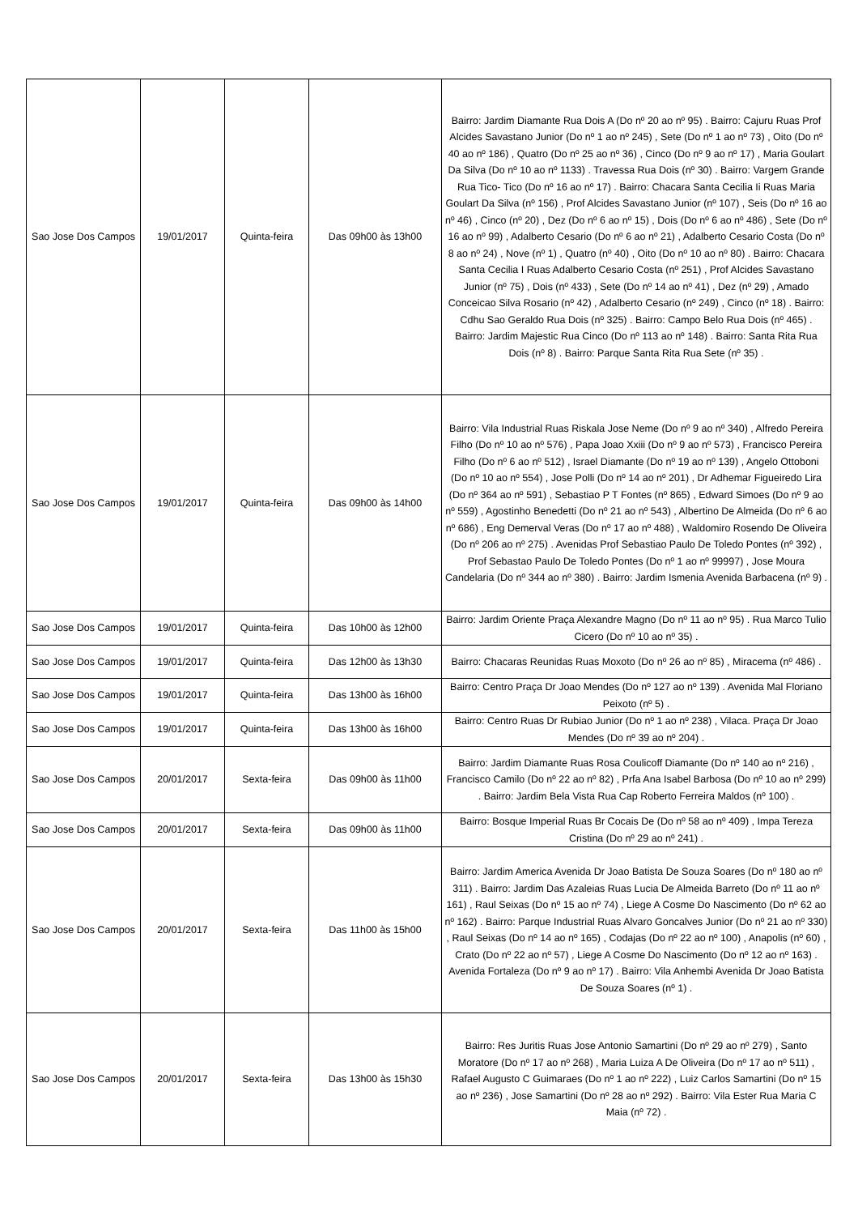| Sao Jose Dos Campos | 19/01/2017 | Quinta-feira | Das 09h00 às 13h00 | Bairro: Jardim Diamante Rua Dois A (Do nº 20 ao nº 95) . Bairro: Cajuru Ruas Prof Alcides Savastano Junior (Do nº 1 ao nº 245) , Sete (Do nº 1 ao nº 73) , Oito (Do nº 40 ao nº 186) , Quatro (Do nº 25 ao nº 36) , Cinco (Do nº 9 ao nº 17) , Maria Goulart Da Silva (Do nº 10 ao nº 1133) . Travessa Rua Dois (nº 30) . Bairro: Vargem Grande Rua Tico- Tico (Do nº 16 ao nº 17) . Bairro: Chacara Santa Cecilia Ii Ruas Maria Goulart Da Silva (nº 156) , Prof Alcides Savastano Junior (nº 107) , Seis (Do nº 16 ao nº 46) , Cinco (nº 20) , Dez (Do nº 6 ao nº 15) , Dois (Do nº 6 ao nº 486) , Sete (Do nº 16 ao nº 99) , Adalberto Cesario (Do nº 6 ao nº 21) , Adalberto Cesario Costa (Do nº 8 ao nº 24) , Nove (nº 1) , Quatro (nº 40) , Oito (Do nº 10 ao nº 80) . Bairro: Chacara Santa Cecilia I Ruas Adalberto Cesario Costa (nº 251) , Prof Alcides Savastano Junior (nº 75) , Dois (nº 433) , Sete (Do nº 14 ao nº 41) , Dez (nº 29) , Amado Conceicao Silva Rosario (nº 42) , Adalberto Cesario (nº 249) , Cinco (nº 18) . Bairro: Cdhu Sao Geraldo Rua Dois (nº 325) . Bairro: Campo Belo Rua Dois (nº 465) . Bairro: Jardim Majestic Rua Cinco (Do nº 113 ao nº 148) . Bairro: Santa Rita Rua Dois (nº 8) . Bairro: Parque Santa Rita Rua Sete (nº 35) . |
| Sao Jose Dos Campos | 19/01/2017 | Quinta-feira | Das 09h00 às 14h00 | Bairro: Vila Industrial Ruas Riskala Jose Neme (Do nº 9 ao nº 340) , Alfredo Pereira Filho (Do nº 10 ao nº 576) , Papa Joao Xxiii (Do nº 9 ao nº 573) , Francisco Pereira Filho (Do nº 6 ao nº 512) , Israel Diamante (Do nº 19 ao nº 139) , Angelo Ottoboni (Do nº 10 ao nº 554) , Jose Polli (Do nº 14 ao nº 201) , Dr Adhemar Figueiredo Lira (Do nº 364 ao nº 591) , Sebastiao P T Fontes (nº 865) , Edward Simoes (Do nº 9 ao nº 559) , Agostinho Benedetti (Do nº 21 ao nº 543) , Albertino De Almeida (Do nº 6 ao nº 686) , Eng Demerval Veras (Do nº 17 ao nº 488) , Waldomiro Rosendo De Oliveira (Do nº 206 ao nº 275) . Avenidas Prof Sebastiao Paulo De Toledo Pontes (nº 392) , Prof Sebastao Paulo De Toledo Pontes (Do nº 1 ao nº 99997) , Jose Moura Candelaria (Do nº 344 ao nº 380) . Bairro: Jardim Ismenia Avenida Barbacena (nº 9) . |
| Sao Jose Dos Campos | 19/01/2017 | Quinta-feira | Das 10h00 às 12h00 | Bairro: Jardim Oriente Praça Alexandre Magno (Do nº 11 ao nº 95) . Rua Marco Tulio Cicero (Do nº 10 ao nº 35) . |
| Sao Jose Dos Campos | 19/01/2017 | Quinta-feira | Das 12h00 às 13h30 | Bairro: Chacaras Reunidas Ruas Moxoto (Do nº 26 ao nº 85) , Miracema (nº 486) . |
| Sao Jose Dos Campos | 19/01/2017 | Quinta-feira | Das 13h00 às 16h00 | Bairro: Centro Praça Dr Joao Mendes (Do nº 127 ao nº 139) . Avenida Mal Floriano Peixoto (nº 5) . |
| Sao Jose Dos Campos | 19/01/2017 | Quinta-feira | Das 13h00 às 16h00 | Bairro: Centro Ruas Dr Rubiao Junior (Do nº 1 ao nº 238) , Vilaca. Praça Dr Joao Mendes (Do nº 39 ao nº 204) . |
| Sao Jose Dos Campos | 20/01/2017 | Sexta-feira | Das 09h00 às 11h00 | Bairro: Jardim Diamante Ruas Rosa Coulicoff Diamante (Do nº 140 ao nº 216) , Francisco Camilo (Do nº 22 ao nº 82) , Prfa Ana Isabel Barbosa (Do nº 10 ao nº 299) . Bairro: Jardim Bela Vista Rua Cap Roberto Ferreira Maldos (nº 100) . |
| Sao Jose Dos Campos | 20/01/2017 | Sexta-feira | Das 09h00 às 11h00 | Bairro: Bosque Imperial Ruas Br Cocais De (Do nº 58 ao nº 409) , Impa Tereza Cristina (Do nº 29 ao nº 241) . |
| Sao Jose Dos Campos | 20/01/2017 | Sexta-feira | Das 11h00 às 15h00 | Bairro: Jardim America Avenida Dr Joao Batista De Souza Soares (Do nº 180 ao nº 311) . Bairro: Jardim Das Azaleias Ruas Lucia De Almeida Barreto (Do nº 11 ao nº 161) , Raul Seixas (Do nº 15 ao nº 74) , Liege A Cosme Do Nascimento (Do nº 62 ao nº 162) . Bairro: Parque Industrial Ruas Alvaro Goncalves Junior (Do nº 21 ao nº 330) , Raul Seixas (Do nº 14 ao nº 165) , Codajas (Do nº 22 ao nº 100) , Anapolis (nº 60) , Crato (Do nº 22 ao nº 57) , Liege A Cosme Do Nascimento (Do nº 12 ao nº 163) . Avenida Fortaleza (Do nº 9 ao nº 17) . Bairro: Vila Anhembi Avenida Dr Joao Batista De Souza Soares (nº 1) . |
| Sao Jose Dos Campos | 20/01/2017 | Sexta-feira | Das 13h00 às 15h30 | Bairro: Res Juritis Ruas Jose Antonio Samartini (Do nº 29 ao nº 279) , Santo Moratore (Do nº 17 ao nº 268) , Maria Luiza A De Oliveira (Do nº 17 ao nº 511) , Rafael Augusto C Guimaraes (Do nº 1 ao nº 222) , Luiz Carlos Samartini (Do nº 15 ao nº 236) , Jose Samartini (Do nº 28 ao nº 292) . Bairro: Vila Ester Rua Maria C Maia (nº 72) . |